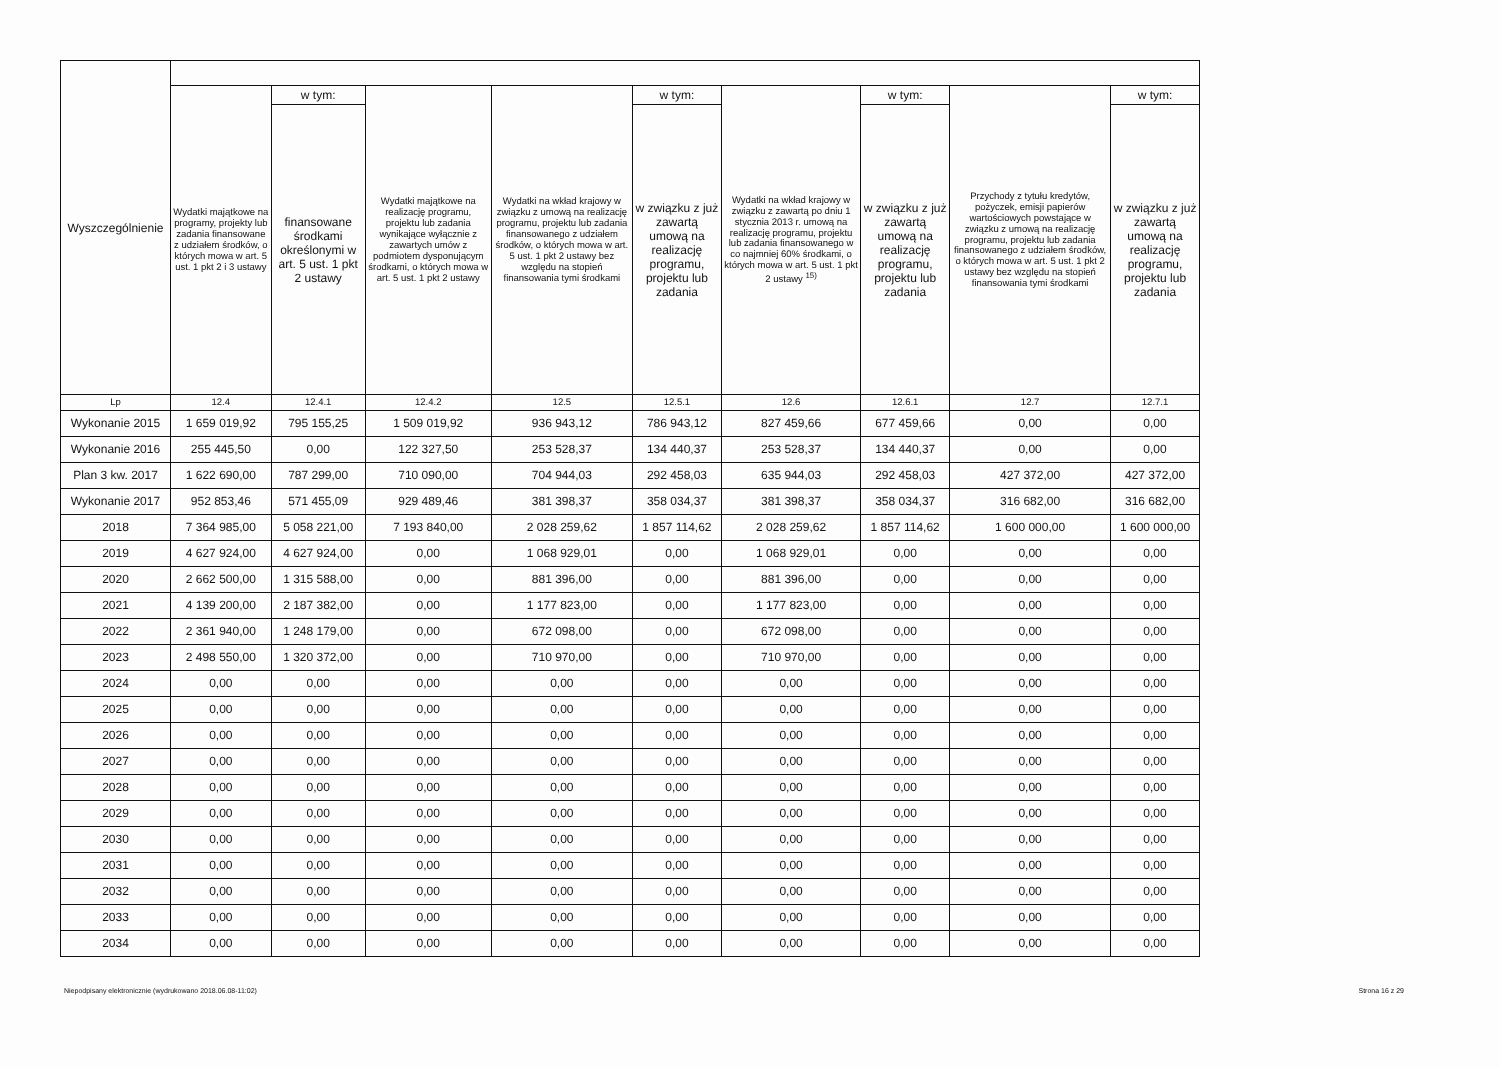| Wyszczególnienie | | | | | | | | | |
| --- | --- | --- | --- | --- | --- | --- | --- | --- | --- |
| | Wydatki majątkowe na programy, projekty lub zadania finansowane z udziałem środków, o których mowa w art. 5 ust. 1 pkt 2 i 3 ustawy | w tym: | Wydatki majątkowe na realizację programu, projektu lub zadania wynikające wyłącznie z zawartych umów z podmiotem dysponującym środkami, o których mowa w art. 5 ust. 1 pkt 2 ustawy | Wydatki na wkład krajowy w związku z umową na realizację programu, projektu lub zadania finansowanego z udziałem środków, o których mowa w art. 5 ust. 1 pkt 2 ustawy bez względu na stopień finansowania tymi środkami | w tym: | Wydatki na wkład krajowy w związku z zawartą po dniu 1 stycznia 2013 r. umową na realizację programu, projektu lub zadania finansowanego w co najmniej 60% środkami, o których mowa w art. 5 ust. 1 pkt 2 ustawy <sup>15)</sup> | w tym: | Przychody z tytułu kredytów, pożyczek, emisji papierów wartościowych powstające w związku z umową na realizację programu, projektu lub zadania finansowanego z udziałem środków, o których mowa w art. 5 ust. 1 pkt 2 ustawy bez względu na stopień finansowania tymi środkami | w tym: |
| | | finansowane środkami określonymi w art. 5 ust. 1 pkt 2 ustawy | | | w związku z już zawartą umową na realizację programu, projektu lub zadania | | w związku z już zawartą umową na realizację programu, projektu lub zadania | | w związku z już zawartą umową na realizację programu, projektu lub zadania |
| Lp | 12.4 | 12.4.1 | 12.4.2 | 12.5 | 12.5.1 | 12.6 | 12.6.1 | 12.7 | 12.7.1 |
| Wykonanie 2015 | 1 659 019,92 | 795 155,25 | 1 509 019,92 | 936 943,12 | 786 943,12 | 827 459,66 | 677 459,66 | 0,00 | 0,00 |
| Wykonanie 2016 | 255 445,50 | 0,00 | 122 327,50 | 253 528,37 | 134 440,37 | 253 528,37 | 134 440,37 | 0,00 | 0,00 |
| Plan 3 kw. 2017 | 1 622 690,00 | 787 299,00 | 710 090,00 | 704 944,03 | 292 458,03 | 635 944,03 | 292 458,03 | 427 372,00 | 427 372,00 |
| Wykonanie 2017 | 952 853,46 | 571 455,09 | 929 489,46 | 381 398,37 | 358 034,37 | 381 398,37 | 358 034,37 | 316 682,00 | 316 682,00 |
| 2018 | 7 364 985,00 | 5 058 221,00 | 7 193 840,00 | 2 028 259,62 | 1 857 114,62 | 2 028 259,62 | 1 857 114,62 | 1 600 000,00 | 1 600 000,00 |
| 2019 | 4 627 924,00 | 4 627 924,00 | 0,00 | 1 068 929,01 | 0,00 | 1 068 929,01 | 0,00 | 0,00 | 0,00 |
| 2020 | 2 662 500,00 | 1 315 588,00 | 0,00 | 881 396,00 | 0,00 | 881 396,00 | 0,00 | 0,00 | 0,00 |
| 2021 | 4 139 200,00 | 2 187 382,00 | 0,00 | 1 177 823,00 | 0,00 | 1 177 823,00 | 0,00 | 0,00 | 0,00 |
| 2022 | 2 361 940,00 | 1 248 179,00 | 0,00 | 672 098,00 | 0,00 | 672 098,00 | 0,00 | 0,00 | 0,00 |
| 2023 | 2 498 550,00 | 1 320 372,00 | 0,00 | 710 970,00 | 0,00 | 710 970,00 | 0,00 | 0,00 | 0,00 |
| 2024 | 0,00 | 0,00 | 0,00 | 0,00 | 0,00 | 0,00 | 0,00 | 0,00 | 0,00 |
| 2025 | 0,00 | 0,00 | 0,00 | 0,00 | 0,00 | 0,00 | 0,00 | 0,00 | 0,00 |
| 2026 | 0,00 | 0,00 | 0,00 | 0,00 | 0,00 | 0,00 | 0,00 | 0,00 | 0,00 |
| 2027 | 0,00 | 0,00 | 0,00 | 0,00 | 0,00 | 0,00 | 0,00 | 0,00 | 0,00 |
| 2028 | 0,00 | 0,00 | 0,00 | 0,00 | 0,00 | 0,00 | 0,00 | 0,00 | 0,00 |
| 2029 | 0,00 | 0,00 | 0,00 | 0,00 | 0,00 | 0,00 | 0,00 | 0,00 | 0,00 |
| 2030 | 0,00 | 0,00 | 0,00 | 0,00 | 0,00 | 0,00 | 0,00 | 0,00 | 0,00 |
| 2031 | 0,00 | 0,00 | 0,00 | 0,00 | 0,00 | 0,00 | 0,00 | 0,00 | 0,00 |
| 2032 | 0,00 | 0,00 | 0,00 | 0,00 | 0,00 | 0,00 | 0,00 | 0,00 | 0,00 |
| 2033 | 0,00 | 0,00 | 0,00 | 0,00 | 0,00 | 0,00 | 0,00 | 0,00 | 0,00 |
| 2034 | 0,00 | 0,00 | 0,00 | 0,00 | 0,00 | 0,00 | 0,00 | 0,00 | 0,00 |
Niepodpisany elektronicznie (wydrukowano 2018.06.08-11:02) Strona 16 z 29